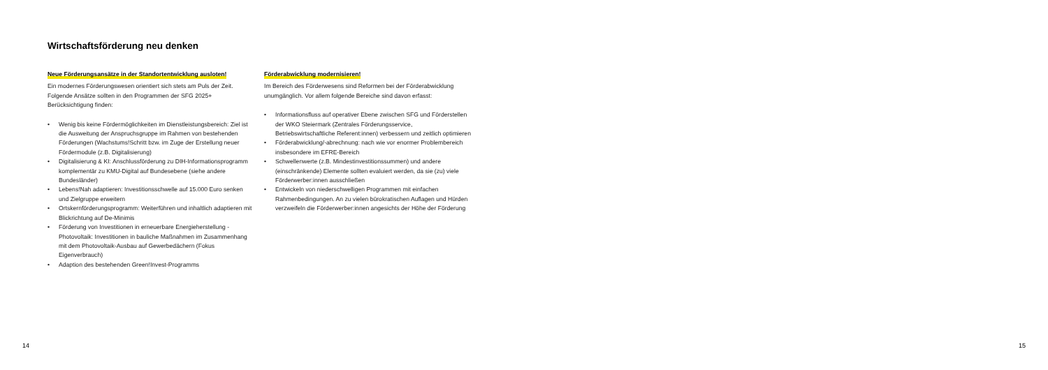Wirtschaftsförderung neu denken
Neue Förderungsansätze in der Standortentwicklung ausloten!
Ein modernes Förderungswesen orientiert sich stets am Puls der Zeit. Folgende Ansätze sollten in den Programmen der SFG 2025+ Berücksichtigung finden:
• Wenig bis keine Fördermöglichkeiten im Dienstleistungsbereich: Ziel ist die Ausweitung der Anspruchsgruppe im Rahmen von bestehenden Förderungen (Wachstums!Schritt bzw. im Zuge der Erstellung neuer Fördermodule (z.B. Digitalisierung)
• Digitalisierung & KI: Anschlussförderung zu DIH-Informationsprogramm komplementär zu KMU-Digital auf Bundesebene (siehe andere Bundesländer)
• Lebens!Nah adaptieren: Investitionsschwelle auf 15.000 Euro senken und Zielgruppe erweitern
• Ortskernförderungsprogramm: Weiterführen und inhaltlich adaptieren mit Blickrichtung auf De-Minimis
• Förderung von Investitionen in erneuerbare Energieherstellung - Photovoltaik: Investitionen in bauliche Maßnahmen im Zusammenhang mit dem Photovoltaik-Ausbau auf Gewerbedächern (Fokus Eigenverbrauch)
• Adaption des bestehenden Green!Invest-Programms
Förderabwicklung modernisieren!
Im Bereich des Förderwesens sind Reformen bei der Förderabwicklung unumgänglich. Vor allem folgende Bereiche sind davon erfasst:
• Informationsfluss auf operativer Ebene zwischen SFG und Förderstellen der WKO Steiermark (Zentrales Förderungsservice, Betriebswirtschaftliche Referent:innen) verbessern und zeitlich optimieren
• Förderabwicklung/-abrechnung: nach wie vor enormer Problembereich insbesondere im EFRE-Bereich
• Schwellenwerte (z.B. Mindestinvestitionssummen) und andere (einschränkende) Elemente sollten evaluiert werden, da sie (zu) viele Förderwerber:innen ausschließen
• Entwickeln von niederschwelligen Programmen mit einfachen Rahmenbedingungen. An zu vielen bürokratischen Auflagen und Hürden verzweifeln die Förderwerber:innen angesichts der Höhe der Förderung
14 15